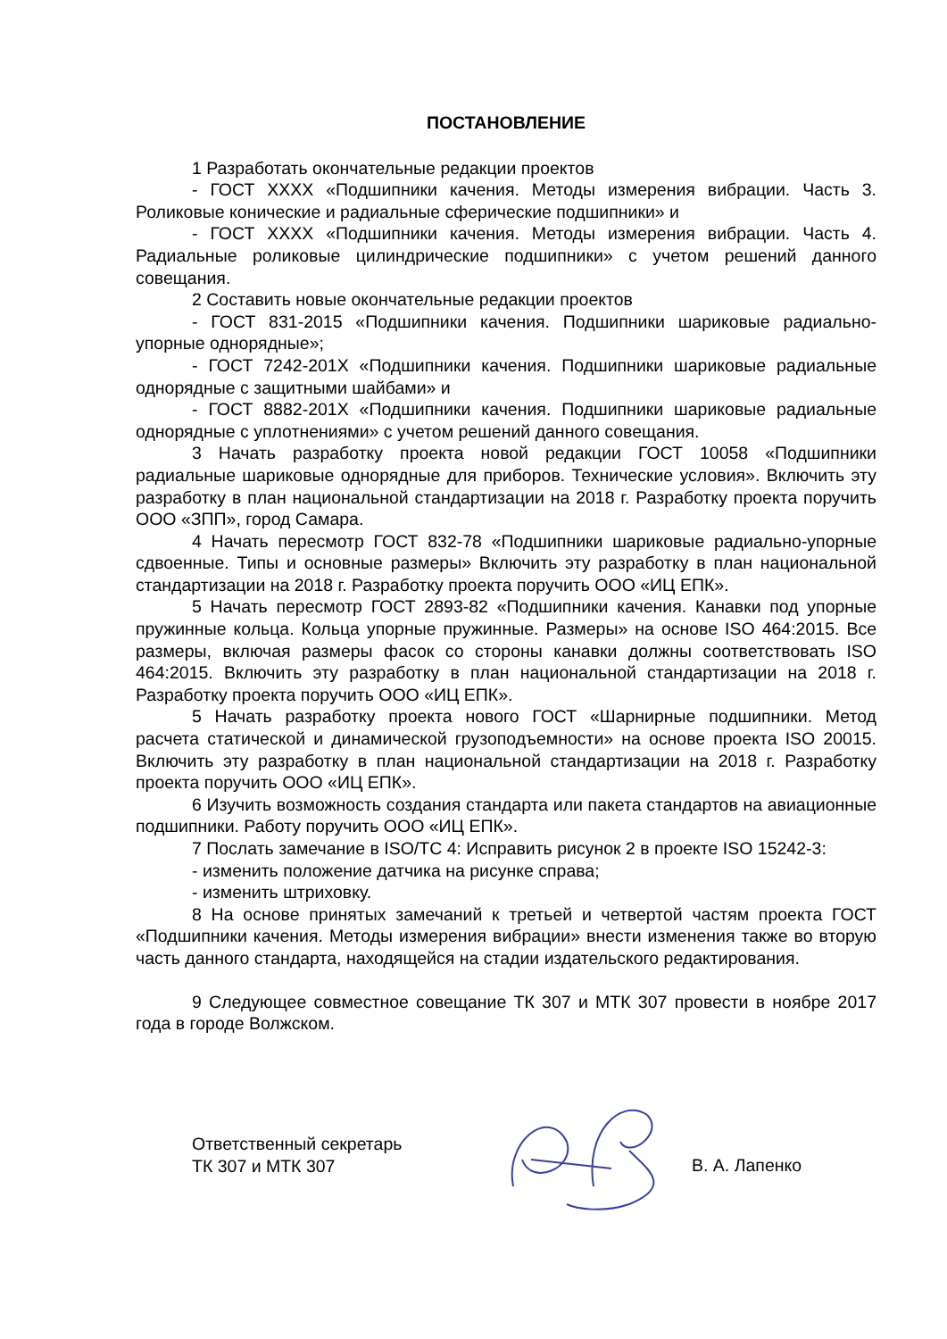ПОСТАНОВЛЕНИЕ
1 Разработать окончательные редакции проектов
- ГОСТ ХХХХ «Подшипники качения. Методы измерения вибрации. Часть 3. Роликовые конические и радиальные сферические подшипники» и
- ГОСТ ХХХХ «Подшипники качения. Методы измерения вибрации. Часть 4. Радиальные роликовые цилиндрические подшипники» с учетом решений данного совещания.
2 Составить новые окончательные редакции проектов
- ГОСТ 831-2015 «Подшипники качения. Подшипники шариковые радиально-упорные однорядные»;
- ГОСТ 7242-201Х «Подшипники качения. Подшипники шариковые радиальные однорядные с защитными шайбами» и
- ГОСТ 8882-201Х «Подшипники качения. Подшипники шариковые радиальные однорядные с уплотнениями» с учетом решений данного совещания.
3 Начать разработку проекта новой редакции ГОСТ 10058 «Подшипники радиальные шариковые однорядные для приборов. Технические условия». Включить эту разработку в план национальной стандартизации на 2018 г. Разработку проекта поручить ООО «ЗПП», город Самара.
4 Начать пересмотр ГОСТ 832-78 «Подшипники шариковые радиально-упорные сдвоенные. Типы и основные размеры» Включить эту разработку в план национальной стандартизации на 2018 г. Разработку проекта поручить ООО «ИЦ ЕПК».
5 Начать пересмотр ГОСТ 2893-82 «Подшипники качения. Канавки под упорные пружинные кольца. Кольца упорные пружинные. Размеры» на основе ISO 464:2015. Все размеры, включая размеры фасок со стороны канавки должны соответствовать ISO 464:2015. Включить эту разработку в план национальной стандартизации на 2018 г. Разработку проекта поручить ООО «ИЦ ЕПК».
5 Начать разработку проекта нового ГОСТ «Шарнирные подшипники. Метод расчета статической и динамической грузоподъемности» на основе проекта ISO 20015. Включить эту разработку в план национальной стандартизации на 2018 г. Разработку проекта поручить ООО «ИЦ ЕПК».
6 Изучить возможность создания стандарта или пакета стандартов на авиационные подшипники. Работу поручить ООО «ИЦ ЕПК».
7 Послать замечание в ISO/TC 4: Исправить рисунок 2 в проекте ISO 15242-3:
- изменить положение датчика на рисунке справа;
- изменить штриховку.
8 На основе принятых замечаний к третьей и четвертой частям проекта ГОСТ «Подшипники качения. Методы измерения вибрации» внести изменения также во вторую часть данного стандарта, находящейся на стадии издательского редактирования.
9 Следующее совместное совещание ТК 307 и МТК 307 провести в ноябре 2017 года в городе Волжском.
Ответственный секретарь
ТК 307 и МТК 307
В. А. Лапенко